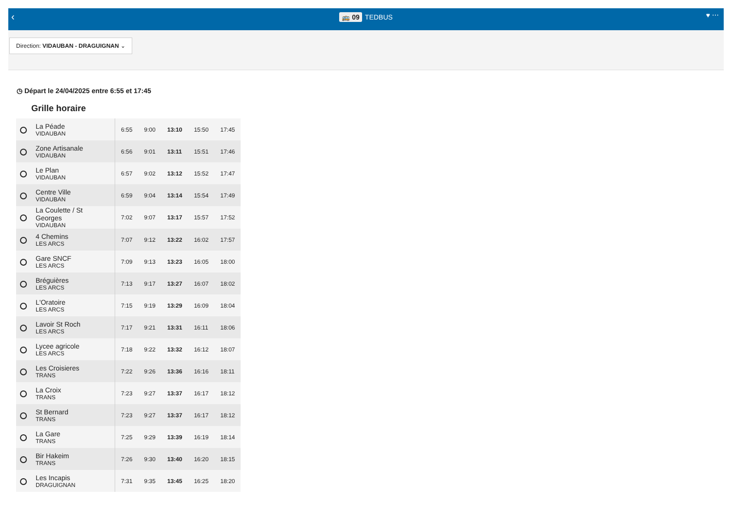‹
🚌 09 TEDBUS
♥ ⋯
Direction: VIDAUBAN - DRAGUIGNAN ⌄
◷ Départ le 24/04/2025 entre 6:55 et 17:45
Grille horaire
| La Péade VIDAUBAN | 6:55 | 9:00 | 13:10 | 15:50 | 17:45 |
| Zone Artisanale VIDAUBAN | 6:56 | 9:01 | 13:11 | 15:51 | 17:46 |
| Le Plan VIDAUBAN | 6:57 | 9:02 | 13:12 | 15:52 | 17:47 |
| Centre Ville VIDAUBAN | 6:59 | 9:04 | 13:14 | 15:54 | 17:49 |
| La Coulette / St Georges VIDAUBAN | 7:02 | 9:07 | 13:17 | 15:57 | 17:52 |
| 4 Chemins LES ARCS | 7:07 | 9:12 | 13:22 | 16:02 | 17:57 |
| Gare SNCF LES ARCS | 7:09 | 9:13 | 13:23 | 16:05 | 18:00 |
| Bréguières LES ARCS | 7:13 | 9:17 | 13:27 | 16:07 | 18:02 |
| L'Oratoire LES ARCS | 7:15 | 9:19 | 13:29 | 16:09 | 18:04 |
| Lavoir St Roch LES ARCS | 7:17 | 9:21 | 13:31 | 16:11 | 18:06 |
| Lycee agricole LES ARCS | 7:18 | 9:22 | 13:32 | 16:12 | 18:07 |
| Les Croisieres TRANS | 7:22 | 9:26 | 13:36 | 16:16 | 18:11 |
| La Croix TRANS | 7:23 | 9:27 | 13:37 | 16:17 | 18:12 |
| St Bernard TRANS | 7:23 | 9:27 | 13:37 | 16:17 | 18:12 |
| La Gare TRANS | 7:25 | 9:29 | 13:39 | 16:19 | 18:14 |
| Bir Hakeim TRANS | 7:26 | 9:30 | 13:40 | 16:20 | 18:15 |
| Les Incapis DRAGUIGNAN | 7:31 | 9:35 | 13:45 | 16:25 | 18:20 |